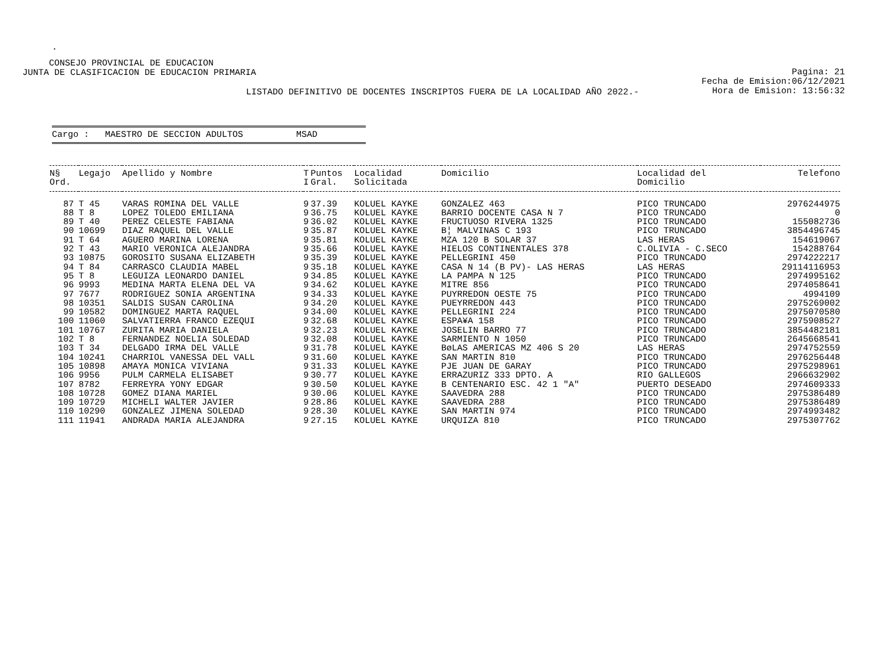.
CONSEJO PROVINCIAL DE EDUCACION
JUNTA DE CLASIFICACION DE EDUCACION PRIMARIA
Pagina: 21
Fecha de Emision:06/12/2021
Hora de Emision: 13:56:32
LISTADO DEFINITIVO DE DOCENTES INSCRIPTOS FUERA DE LA LOCALIDAD AÑO 2022.-
Cargo : MAESTRO DE SECCION ADULTOS MSAD
| N§ Ord. | Legajo | Apellido y Nombre | T I | Puntos Gral. | Localidad Solicitada | Domicilio | Localidad del Domicilio | Telefono |
| --- | --- | --- | --- | --- | --- | --- | --- | --- |
| 87 | T 45 | VARAS ROMINA DEL VALLE | 9 | 37.39 | KOLUEL KAYKE | GONZALEZ 463 | PICO TRUNCADO | 2976244975 |
| 88 | T 8 | LOPEZ TOLEDO EMILIANA | 9 | 36.75 | KOLUEL KAYKE | BARRIO DOCENTE CASA N 7 | PICO TRUNCADO | 0 |
| 89 | T 40 | PEREZ CELESTE FABIANA | 9 | 36.02 | KOLUEL KAYKE | FRUCTUOSO RIVERA 1325 | PICO TRUNCADO | 155082736 |
| 90 | 10699 | DIAZ RAQUEL DEL VALLE | 9 | 35.87 | KOLUEL KAYKE | B¦ MALVINAS C 193 | PICO TRUNCADO | 3854496745 |
| 91 | T 64 | AGUERO MARINA LORENA | 9 | 35.81 | KOLUEL KAYKE | MZA 120 B SOLAR 37 | LAS HERAS | 154619067 |
| 92 | T 43 | MARIO VERONICA ALEJANDRA | 9 | 35.66 | KOLUEL KAYKE | HIELOS CONTINENTALES 378 | C.OLIVIA - C.SECO | 154288764 |
| 93 | 10875 | GOROSITO SUSANA ELIZABETH | 9 | 35.39 | KOLUEL KAYKE | PELLEGRINI 450 | PICO TRUNCADO | 2974222217 |
| 94 | T 84 | CARRASCO CLAUDIA MABEL | 9 | 35.18 | KOLUEL KAYKE | CASA N 14 (B PV)- LAS HERAS | LAS HERAS | 29114116953 |
| 95 | T 8 | LEGUIZA LEONARDO DANIEL | 9 | 34.85 | KOLUEL KAYKE | LA PAMPA N 125 | PICO TRUNCADO | 2974995162 |
| 96 | 9993 | MEDINA MARTA ELENA DEL VA | 9 | 34.62 | KOLUEL KAYKE | MITRE 856 | PICO TRUNCADO | 2974058641 |
| 97 | 7677 | RODRIGUEZ SONIA ARGENTINA | 9 | 34.33 | KOLUEL KAYKE | PUYRREDON OESTE 75 | PICO TRUNCADO | 4994109 |
| 98 | 10351 | SALDIS SUSAN CAROLINA | 9 | 34.20 | KOLUEL KAYKE | PUEYRREDON 443 | PICO TRUNCADO | 2975269002 |
| 99 | 10582 | DOMINGUEZ MARTA RAQUEL | 9 | 34.00 | KOLUEL KAYKE | PELLEGRINI 224 | PICO TRUNCADO | 2975070580 |
| 100 | 11060 | SALVATIERRA FRANCO EZEQUI | 9 | 32.68 | KOLUEL KAYKE | ESPA¥A 158 | PICO TRUNCADO | 2975908527 |
| 101 | 10767 | ZURITA MARIA DANIELA | 9 | 32.23 | KOLUEL KAYKE | JOSELIN BARRO 77 | PICO TRUNCADO | 3854482181 |
| 102 | T 8 | FERNANDEZ NOELIA SOLEDAD | 9 | 32.08 | KOLUEL KAYKE | SARMIENTO N 1050 | PICO TRUNCADO | 2645668541 |
| 103 | T 34 | DELGADO IRMA DEL VALLE | 9 | 31.78 | KOLUEL KAYKE | BøLAS AMERICAS MZ 406 S 20 | LAS HERAS | 2974752559 |
| 104 | 10241 | CHARRIOL VANESSA DEL VALL | 9 | 31.60 | KOLUEL KAYKE | SAN MARTIN 810 | PICO TRUNCADO | 2976256448 |
| 105 | 10898 | AMAYA MONICA VIVIANA | 9 | 31.33 | KOLUEL KAYKE | PJE JUAN DE GARAY | PICO TRUNCADO | 2975298961 |
| 106 | 9956 | PULM CARMELA ELISABET | 9 | 30.77 | KOLUEL KAYKE | ERRAZURIZ 333 DPTO. A | RIO GALLEGOS | 2966632902 |
| 107 | 8782 | FERREYRA YONY EDGAR | 9 | 30.50 | KOLUEL KAYKE | B CENTENARIO ESC. 42 1 "A" | PUERTO DESEADO | 2974609333 |
| 108 | 10728 | GOMEZ DIANA MARIEL | 9 | 30.06 | KOLUEL KAYKE | SAAVEDRA 288 | PICO TRUNCADO | 2975386489 |
| 109 | 10729 | MICHELI WALTER JAVIER | 9 | 28.86 | KOLUEL KAYKE | SAAVEDRA 288 | PICO TRUNCADO | 2975386489 |
| 110 | 10290 | GONZALEZ JIMENA SOLEDAD | 9 | 28.30 | KOLUEL KAYKE | SAN MARTIN 974 | PICO TRUNCADO | 2974993482 |
| 111 | 11941 | ANDRADA MARIA ALEJANDRA | 9 | 27.15 | KOLUEL KAYKE | URQUIZA 810 | PICO TRUNCADO | 2975307762 |